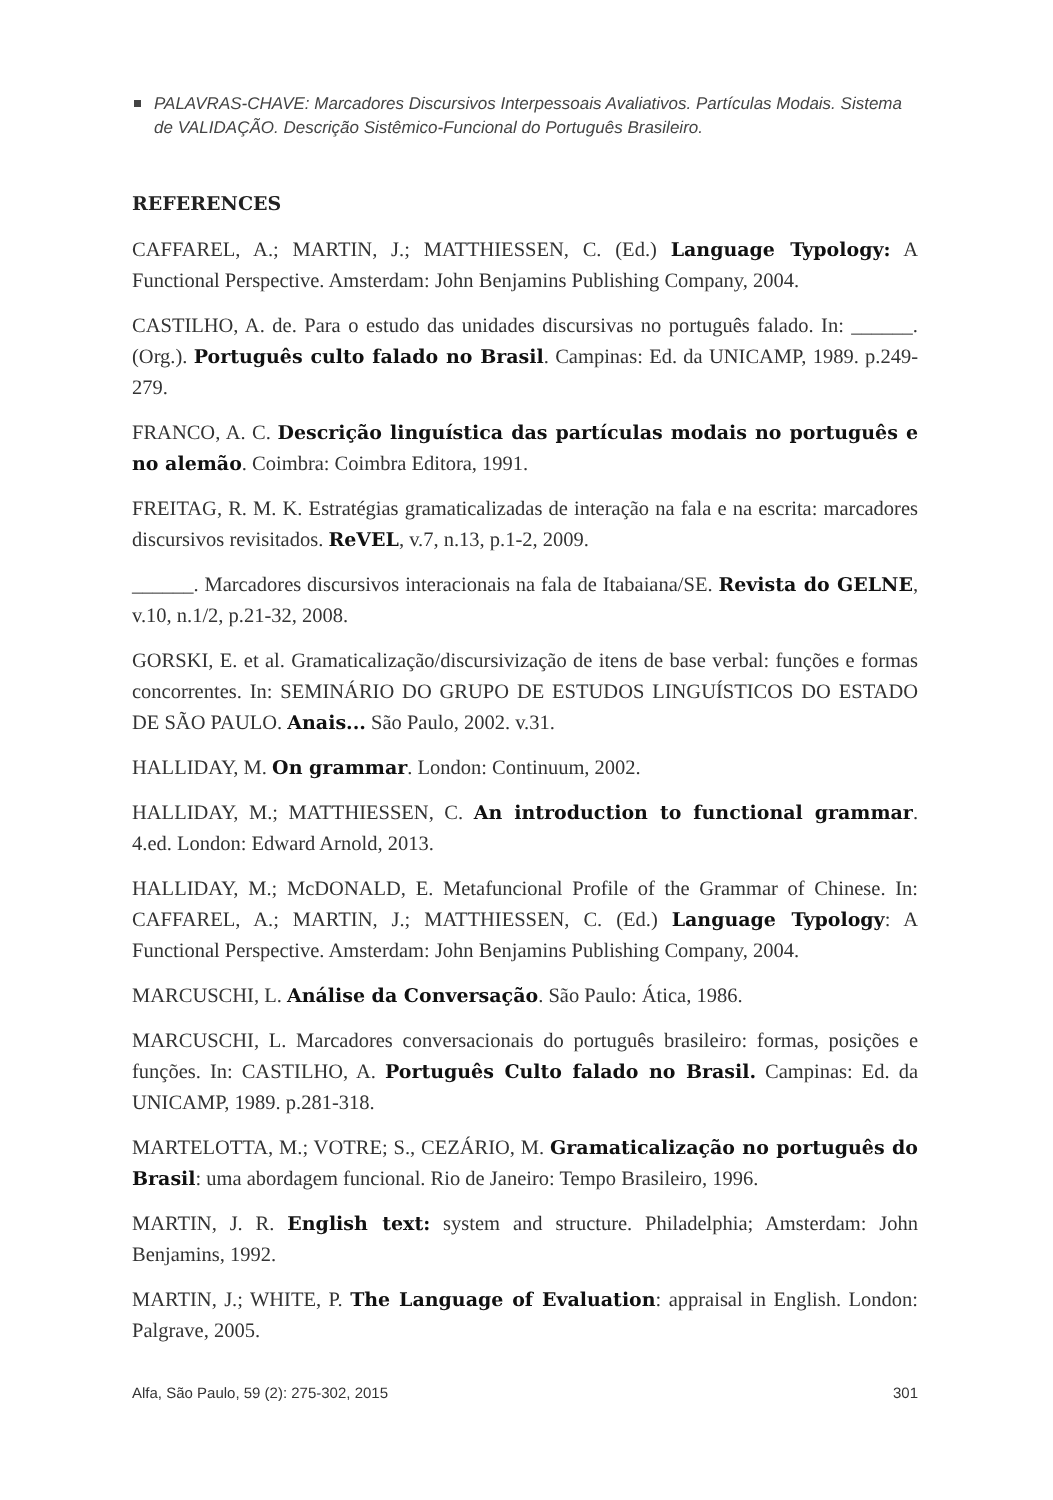PALAVRAS-CHAVE: Marcadores Discursivos Interpessoais Avaliativos. Partículas Modais. Sistema de VALIDAÇÃO. Descrição Sistêmico-Funcional do Português Brasileiro.
REFERENCES
CAFFAREL, A.; MARTIN, J.; MATTHIESSEN, C. (Ed.) Language Typology: A Functional Perspective. Amsterdam: John Benjamins Publishing Company, 2004.
CASTILHO, A. de. Para o estudo das unidades discursivas no português falado. In: ______. (Org.). Português culto falado no Brasil. Campinas: Ed. da UNICAMP, 1989. p.249-279.
FRANCO, A. C. Descrição linguística das partículas modais no português e no alemão. Coimbra: Coimbra Editora, 1991.
FREITAG, R. M. K. Estratégias gramaticalizadas de interação na fala e na escrita: marcadores discursivos revisitados. ReVEL, v.7, n.13, p.1-2, 2009.
______. Marcadores discursivos interacionais na fala de Itabaiana/SE. Revista do GELNE, v.10, n.1/2, p.21-32, 2008.
GORSKI, E. et al. Gramaticalização/discursivização de itens de base verbal: funções e formas concorrentes. In: SEMINÁRIO DO GRUPO DE ESTUDOS LINGUÍSTICOS DO ESTADO DE SÃO PAULO. Anais... São Paulo, 2002. v.31.
HALLIDAY, M. On grammar. London: Continuum, 2002.
HALLIDAY, M.; MATTHIESSEN, C. An introduction to functional grammar. 4.ed. London: Edward Arnold, 2013.
HALLIDAY, M.; McDONALD, E. Metafuncional Profile of the Grammar of Chinese. In: CAFFAREL, A.; MARTIN, J.; MATTHIESSEN, C. (Ed.) Language Typology: A Functional Perspective. Amsterdam: John Benjamins Publishing Company, 2004.
MARCUSCHI, L. Análise da Conversação. São Paulo: Ática, 1986.
MARCUSCHI, L. Marcadores conversacionais do português brasileiro: formas, posições e funções. In: CASTILHO, A. Português Culto falado no Brasil. Campinas: Ed. da UNICAMP, 1989. p.281-318.
MARTELOTTA, M.; VOTRE; S., CEZÁRIO, M. Gramaticalização no português do Brasil: uma abordagem funcional. Rio de Janeiro: Tempo Brasileiro, 1996.
MARTIN, J. R. English text: system and structure. Philadelphia; Amsterdam: John Benjamins, 1992.
MARTIN, J.; WHITE, P. The Language of Evaluation: appraisal in English. London: Palgrave, 2005.
Alfa, São Paulo, 59 (2): 275-302, 2015 301